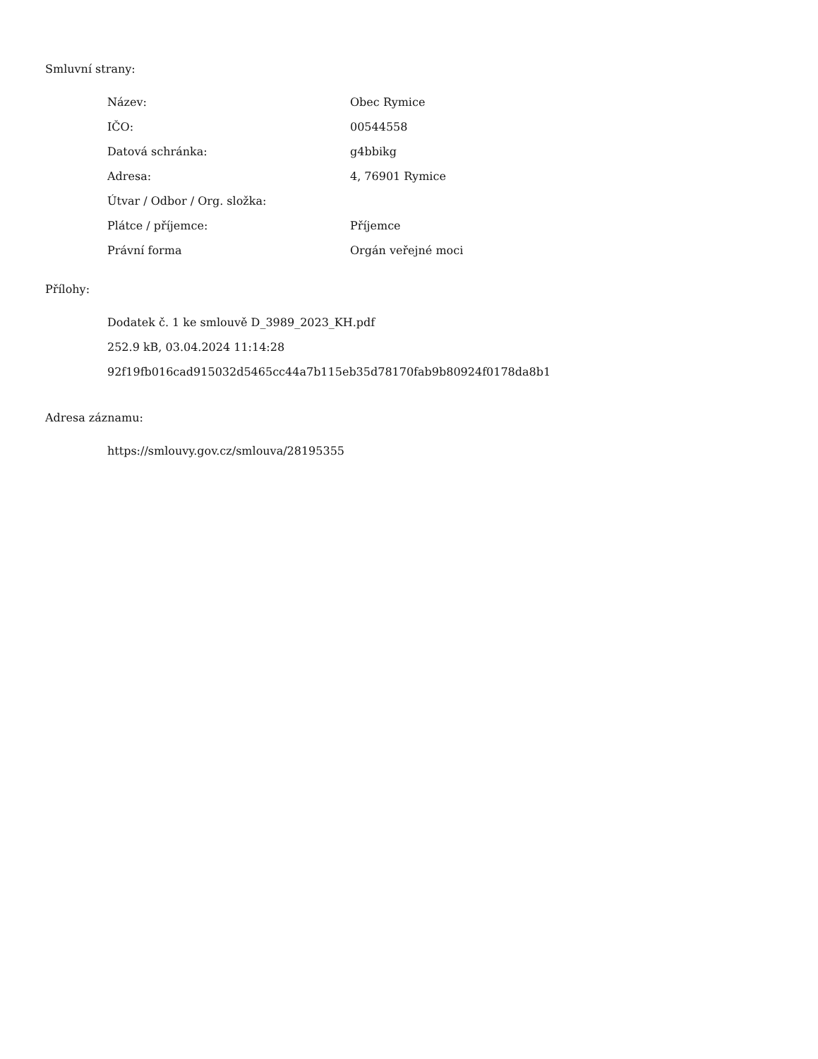Smluvní strany:
| Název: | Obec Rymice |
| IČO: | 00544558 |
| Datová schránka: | g4bbikg |
| Adresa: | 4, 76901 Rymice |
| Útvar / Odbor / Org. složka: | |
| Plátce / příjemce: | Příjemce |
| Právní forma | Orgán veřejné moci |
Přílohy:
Dodatek č. 1 ke smlouvě D_3989_2023_KH.pdf
252.9 kB, 03.04.2024 11:14:28
92f19fb016cad915032d5465cc44a7b115eb35d78170fab9b80924f0178da8b1
Adresa záznamu:
https://smlouvy.gov.cz/smlouva/28195355